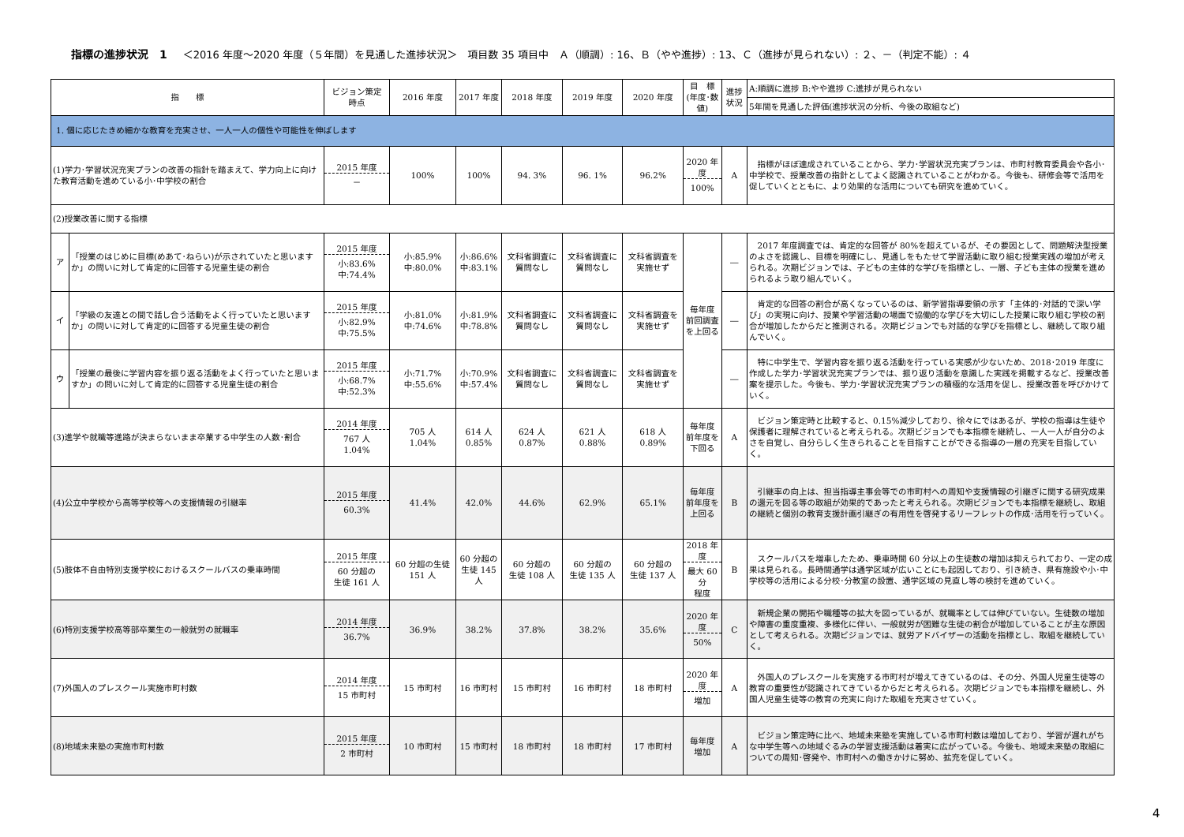指標の進捗状況　1 ＜2016 年度～2020 年度（５年間）を見通した進捗状況＞　項目数 35 項目中　Ａ（順調）: 16、Ｂ（やや進捗）: 13、Ｃ（進捗が見られない）: ２、－（判定不能）: ４
| 指 標 | | ビジョン策定 時点 | 2016 年度 | 2017 年度 | 2018 年度 | 2019 年度 | 2020 年度 | 目 標 (年度･数値) | 進捗状況 | A:順調に進捗 B:やや進捗 C:進捗が見られない |
| --- | --- | --- | --- | --- | --- | --- | --- | --- | --- | --- |
| | | | | | | | | | | 5年間を見通した評価(進捗状況の分析、今後の取組など) |
| 1. 個に応じたきめ細かな教育を充実させ、一人一人の個性や可能性を伸ばします | | | | | | | | | | |
| (1)学力･学習状況充実プランの改善の指針を踏まえて、学力向上に向けた教育活動を進めている小･中学校の割合 | | 2015 年度 － | 100% | 100% | 94. 3% | 96. 1% | 96.2% | 2020 年度 100% | A | 指標がほぼ達成されていることから、学力･学習状況充実プランは、市町村教育委員会や各小･中学校で、授業改善の指針としてよく認識されていることがわかる。今後も、研修会等で活用を促していくとともに、より効果的な活用についても研究を進めていく。 |
| (2)授業改善に関する指標 | | | | | | | | | | |
| ア | 「授業のはじめに目標(めあて･ねらい)が示されていたと思いますか」の問いに対して肯定的に回答する児童生徒の割合 | 2015 年度 小:83.6% 中:74.4% | 小:85.9% 中:80.0% | 小:86.6% 中:83.1% | 文科省調査に質問なし | 文科省調査に質問なし | 文科省調査を実施せず | 毎年度 前回調査 を上回る | ― | 2017 年度調査では、肯定的な回答が 80%を超えているが、その要因として、問題解決型授業のよさを認識し、目標を明確にし、見通しをもたせて学習活動に取り組む授業実践の増加が考えられる。次期ビジョンでは、子どもの主体的な学びを指標とし、一層、子ども主体の授業を進められるよう取り組んでいく。 |
| イ | 「学級の友達との間で話し合う活動をよく行っていたと思いますか」の問いに対して肯定的に回答する児童生徒の割合 | 2015 年度 小:82.9% 中:75.5% | 小:81.0% 中:74.6% | 小:81.9% 中:78.8% | 文科省調査に質問なし | 文科省調査に質問なし | 文科省調査を実施せず | | ― | 肯定的な回答の割合が高くなっているのは、新学習指導要領の示す「主体的･対話的で深い学び」の実現に向け、授業や学習活動の場面で協働的な学びを大切にした授業に取り組む学校の割合が増加したからだと推測される。次期ビジョンでも対話的な学びを指標とし、継続して取り組んでいく。 |
| ウ | 「授業の最後に学習内容を振り返る活動をよく行っていたと思いますか」の問いに対して肯定的に回答する児童生徒の割合 | 2015 年度 小:68.7% 中:52.3% | 小:71.7% 中:55.6% | 小:70.9% 中:57.4% | 文科省調査に質問なし | 文科省調査に質問なし | 文科省調査を実施せず | | ― | 特に中学生で、学習内容を振り返る活動を行っている実感が少ないため、2018･2019 年度に作成した学力･学習状況充実プランでは、振り返り活動を意識した実践を掲載するなど、授業改善案を提示した。今後も、学力･学習状況充実プランの積極的な活用を促し、授業改善を呼びかけていく。 |
| (3)進学や就職等進路が決まらないまま卒業する中学生の人数･割合 | | 2014 年度 767 人 1.04% | 705 人 1.04% | 614 人 0.85% | 624 人 0.87% | 621 人 0.88% | 618 人 0.89% | 毎年度 前年度を 下回る | A | ビジョン策定時と比較すると、0.15%減少しており、徐々にではあるが、学校の指導は生徒や保護者に理解されていると考えられる。次期ビジョンでも本指標を継続し、一人一人が自分のよさを自覚し、自分らしく生きられることを目指すことができる指導の一層の充実を目指していく。 |
| (4)公立中学校から高等学校等への支援情報の引継率 | | 2015 年度 60.3% | 41.4% | 42.0% | 44.6% | 62.9% | 65.1% | 毎年度 前年度を 上回る | B | 引継率の向上は、担当指導主事会等での市町村への周知や支援情報の引継ぎに関する研究成果の還元を図る等の取組が効果的であったと考えられる。次期ビジョンでも本指標を継続し、取組の継続と個別の教育支援計画引継ぎの有用性を啓発するリーフレットの作成･活用を行っていく。 |
| (5)肢体不自由特別支援学校におけるスクールバスの乗車時間 | | 2015 年度 60 分超の 生徒 161 人 | 60 分超の生徒 151 人 | 60 分超の 生徒 145 人 | 60 分超の 生徒 108 人 | 60 分超の 生徒 135 人 | 60 分超の 生徒 137 人 | 2018 年度 最大 60 分 程度 | B | スクールバスを増車したため、乗車時間 60 分以上の生徒数の増加は抑えられており、一定の成果は見られる。長時間通学は通学区域が広いことにも起因しており、引き続き、県有施設や小･中学校等の活用による分校･分教室の設置、通学区域の見直し等の検討を進めていく。 |
| (6)特別支援学校高等部卒業生の一般就労の就職率 | | 2014 年度 36.7% | 36.9% | 38.2% | 37.8% | 38.2% | 35.6% | 2020 年度 50% | C | 新規企業の開拓や職種等の拡大を図っているが、就職率としては伸びていない。生徒数の増加や障害の重度重複、多様化に伴い、一般就労が困難な生徒の割合が増加していることが主な原因として考えられる。次期ビジョンでは、就労アドバイザーの活動を指標とし、取組を継続していく。 |
| (7)外国人のプレスクール実施市町村数 | | 2014 年度 15 市町村 | 15 市町村 | 16 市町村 | 15 市町村 | 16 市町村 | 18 市町村 | 2020 年度 増加 | A | 外国人のプレスクールを実施する市町村が増えてきているのは、その分、外国人児童生徒等の教育の重要性が認識されてきているからだと考えられる。次期ビジョンでも本指標を継続し、外国人児童生徒等の教育の充実に向けた取組を充実させていく。 |
| (8)地域未来塾の実施市町村数 | | 2015 年度 2 市町村 | 10 市町村 | 15 市町村 | 18 市町村 | 18 市町村 | 17 市町村 | 毎年度 増加 | A | ビジョン策定時に比べ、地域未来塾を実施している市町村数は増加しており、学習が遅れがちな中学生等への地域ぐるみの学習支援活動は着実に広がっている。今後も、地域未来塾の取組についての周知･啓発や、市町村への働きかけに努め、拡充を促していく。 |
4